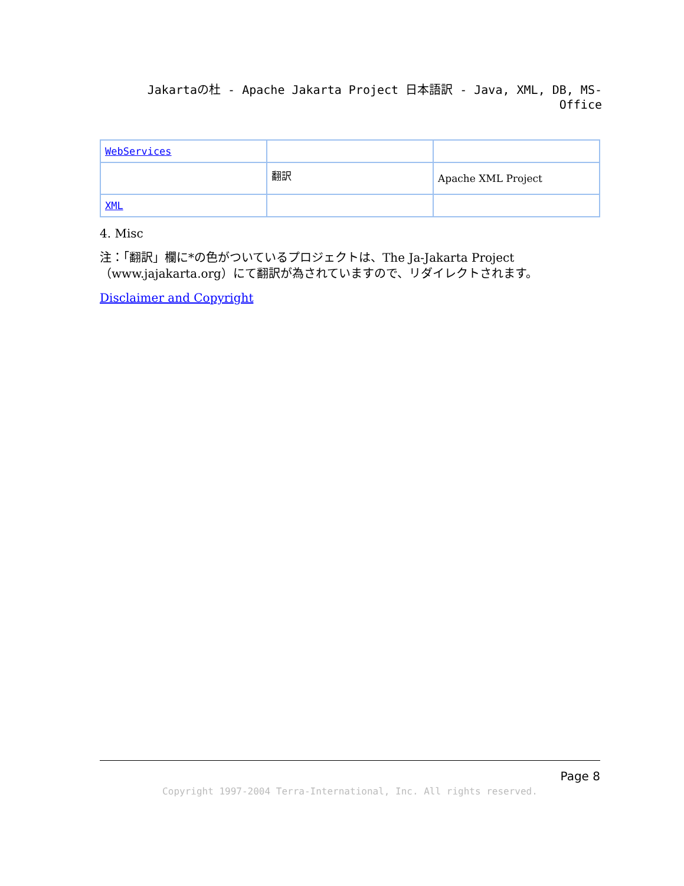Jakartaの杜 - Apache Jakarta Project 日本語訳 - Java, XML, DB, MS-Office
| WebServices | | |
| | 翻訳 | Apache XML Project |
| XML | | |
4. Misc
注：「翻訳」欄に*の色がついているプロジェクトは、The Ja-Jakarta Project（www.jajakarta.org）にて翻訳が為されていますので、リダイレクトされます。
Disclaimer and Copyright
Page 8
Copyright 1997-2004 Terra-International, Inc. All rights reserved.